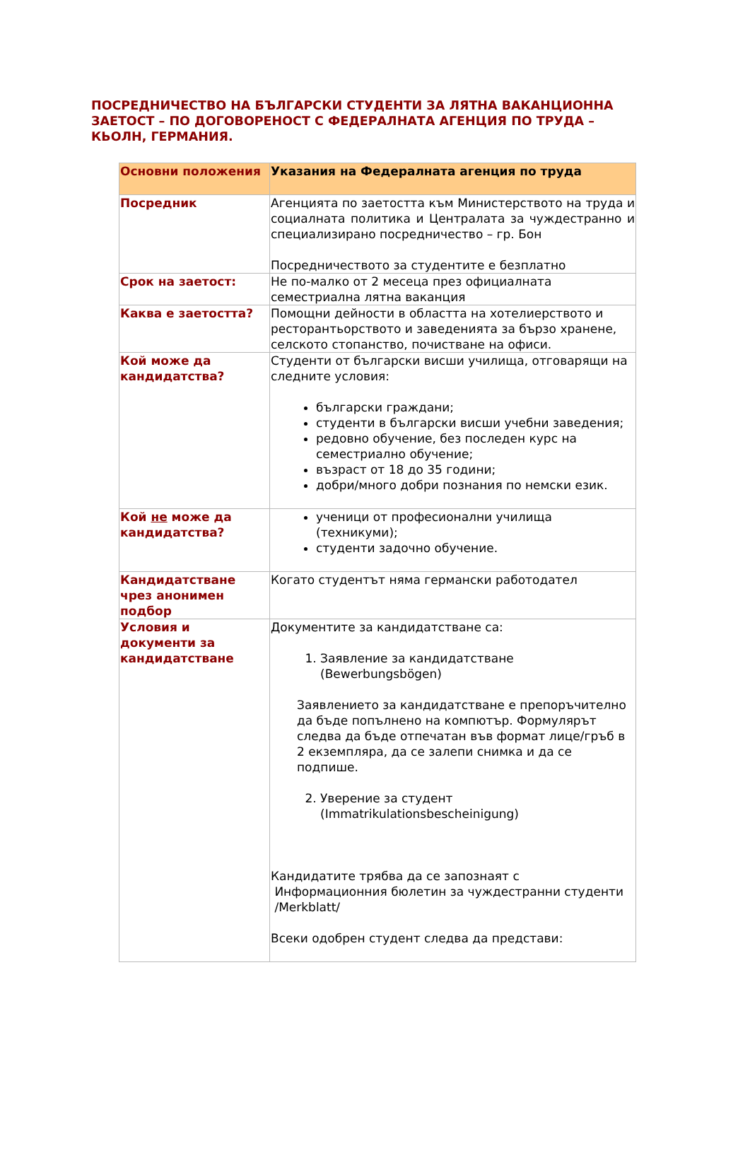ПОСРЕДНИЧЕСТВО НА БЪЛГАРСКИ СТУДЕНТИ ЗА ЛЯТНА ВАКАНЦИОННА ЗАЕТОСТ – ПО ДОГОВОРЕНОСТ С ФЕДЕРАЛНАТА АГЕНЦИЯ ПО ТРУДА – КЬОЛН, ГЕРМАНИЯ.
| Основни положения | Указания на Федералната агенция по труда |
| --- | --- |
| Посредник | Агенцията по заетостта към Министерството на труда и социалната политика и Централата за чуждестранно и специализирано посредничество – гр. Бон Посредничеството за студентите е безплатно |
| Срок на заетост: | Не по-малко от 2 месеца през официалната семестриална лятна ваканция |
| Каква е заетостта? | Помощни дейности в областта на хотелиерството и ресторантьорството и заведенията за бързо хранене, селското стопанство, почистване на офиси. |
| Кой може да кандидатства? | Студенти от български висши училища, отговарящи на следните условия: български граждани; студенти в български висши учебни заведения; редовно обучение, без последен курс на семестриално обучение; възраст от 18 до 35 години; добри/много добри познания по немски език. |
| Кой не може да кандидатства? | ученици от професионални училища (техникуми); студенти задочно обучение. |
| Кандидатстване чрез анонимен подбор | Когато студентът няма германски работодател |
| Условия и документи за кандидатстване | Документите за кандидатстване са: 1. Заявление за кандидатстване (Bewerbungsbögen) Заявлението за кандидатстване е препоръчително да бъде попълнено на компютър. Формулярът следва да бъде отпечатан във формат лице/гръб в 2 екземпляра, да се залепи снимка и да се подпише. 2. Уверение за студент (Immatrikulationsbescheinigung) Кандидатите трябва да се запознаят с Информационния бюлетин за чуждестранни студенти /Merkblatt/ Всеки одобрен студент следва да представи: |